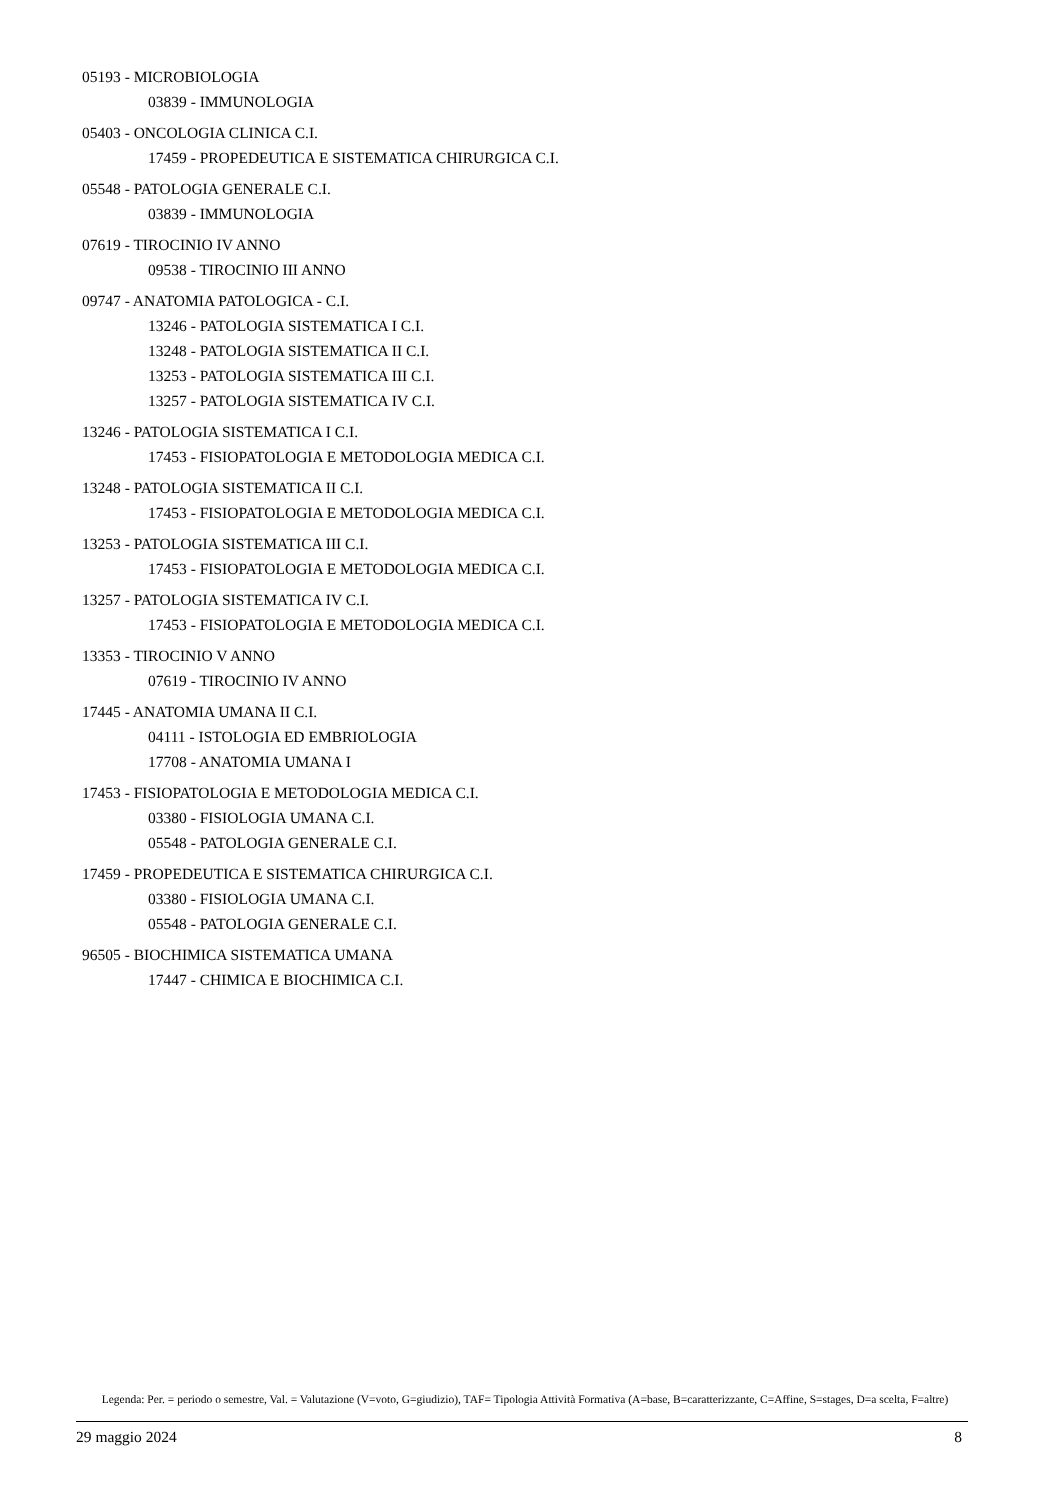05193 - MICROBIOLOGIA
03839 - IMMUNOLOGIA
05403 - ONCOLOGIA CLINICA C.I.
17459 - PROPEDEUTICA E SISTEMATICA CHIRURGICA C.I.
05548 - PATOLOGIA GENERALE C.I.
03839 - IMMUNOLOGIA
07619 - TIROCINIO IV ANNO
09538 - TIROCINIO III ANNO
09747 - ANATOMIA PATOLOGICA - C.I.
13246 - PATOLOGIA SISTEMATICA I C.I.
13248 - PATOLOGIA SISTEMATICA II C.I.
13253 - PATOLOGIA SISTEMATICA III C.I.
13257 - PATOLOGIA SISTEMATICA IV C.I.
13246 - PATOLOGIA SISTEMATICA I C.I.
17453 - FISIOPATOLOGIA E METODOLOGIA MEDICA C.I.
13248 - PATOLOGIA SISTEMATICA II C.I.
17453 - FISIOPATOLOGIA E METODOLOGIA MEDICA C.I.
13253 - PATOLOGIA SISTEMATICA III C.I.
17453 - FISIOPATOLOGIA E METODOLOGIA MEDICA C.I.
13257 - PATOLOGIA SISTEMATICA IV C.I.
17453 - FISIOPATOLOGIA E METODOLOGIA MEDICA C.I.
13353 - TIROCINIO V ANNO
07619 - TIROCINIO IV ANNO
17445 - ANATOMIA UMANA II C.I.
04111 - ISTOLOGIA ED EMBRIOLOGIA
17708 - ANATOMIA UMANA I
17453 - FISIOPATOLOGIA E METODOLOGIA MEDICA C.I.
03380 - FISIOLOGIA UMANA C.I.
05548 - PATOLOGIA GENERALE C.I.
17459 - PROPEDEUTICA E SISTEMATICA CHIRURGICA C.I.
03380 - FISIOLOGIA UMANA C.I.
05548 - PATOLOGIA GENERALE C.I.
96505 - BIOCHIMICA SISTEMATICA UMANA
17447 - CHIMICA E BIOCHIMICA C.I.
Legenda: Per. = periodo o semestre, Val. = Valutazione (V=voto, G=giudizio), TAF= Tipologia Attività Formativa (A=base, B=caratterizzante, C=Affine, S=stages, D=a scelta, F=altre)
29 maggio 2024 8